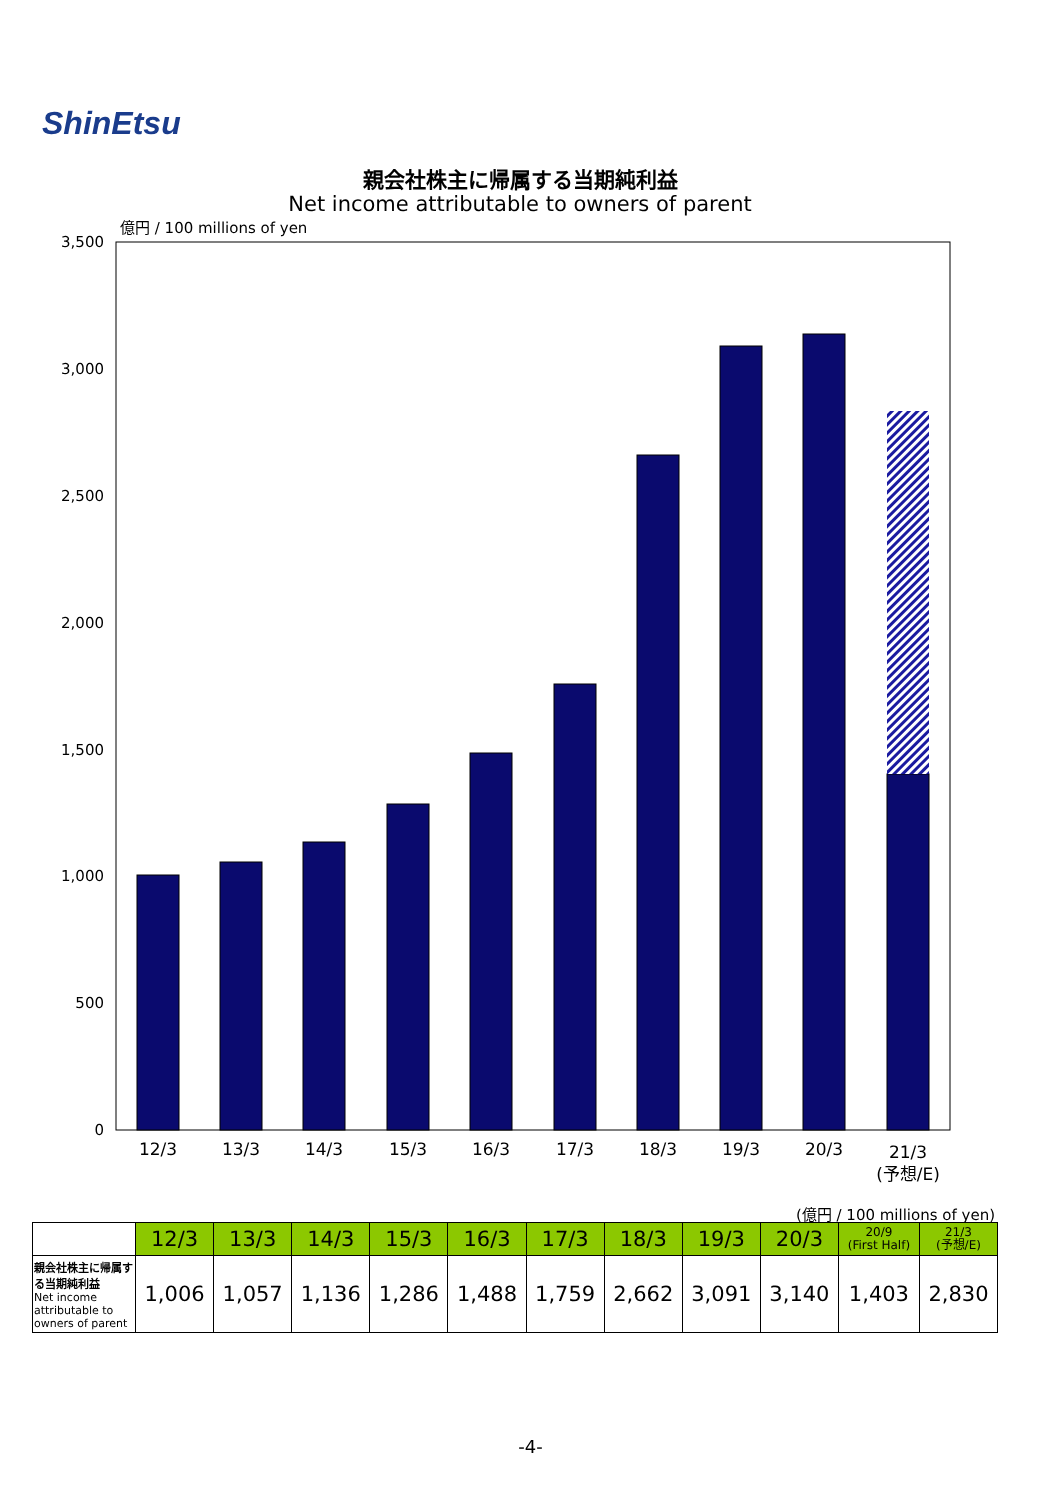ShinEtsu
親会社株主に帰属する当期純利益
Net income attributable to owners of parent
3,500
3,000
2,500
2,000
1,500
1,000
500
0
億円 / 100 millions of yen
12/3
13/3
14/3
15/3
16/3
17/3
18/3
19/3
20/3
21/3
(予想/E)
(億円 / 100 millions of yen)
| | 12/3 | 13/3 | 14/3 | 15/3 | 16/3 | 17/3 | 18/3 | 19/3 | 20/3 | 20/9 (First Half) | 21/3 (予想/E) |
| --- | --- | --- | --- | --- | --- | --- | --- | --- | --- | --- | --- |
| 親会社株主に帰属する当期純利益 Net income attributable to owners of parent | 1,006 | 1,057 | 1,136 | 1,286 | 1,488 | 1,759 | 2,662 | 3,091 | 3,140 | 1,403 | 2,830 |
-4-